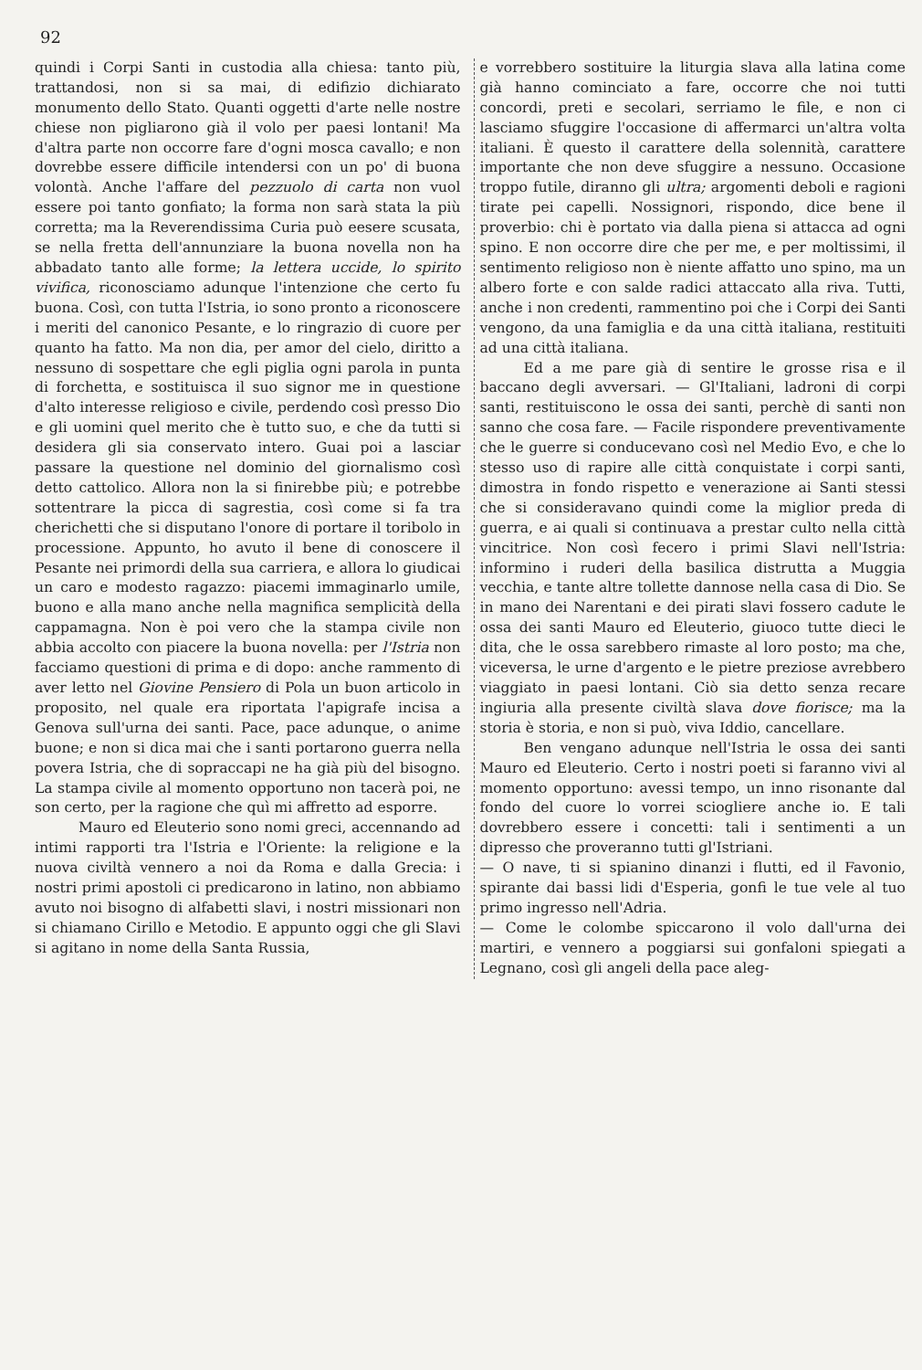92
quindi i Corpi Santi in custodia alla chiesa: tanto più, trattandosi, non si sa mai, di edifizio dichiarato monumento dello Stato. Quanti oggetti d'arte nelle nostre chiese non pigliarono già il volo per paesi lontani! Ma d'altra parte non occorre fare d'ogni mosca cavallo; e non dovrebbe essere difficile intendersi con un po' di buona volontà. Anche l'affare del pezzuolo di carta non vuol essere poi tanto gonfiato; la forma non sarà stata la più corretta; ma la Reverendissima Curia può eesere scusata, se nella fretta dell'annunziare la buona novella non ha abbadato tanto alle forme; la lettera uccide, lo spirito vivifica, riconosciamo adunque l'intenzione che certo fu buona. Così, con tutta l'Istria, io sono pronto a riconoscere i meriti del canonico Pesante, e lo ringrazio di cuore per quanto ha fatto. Ma non dia, per amor del cielo, diritto a nessuno di sospettare che egli piglia ogni parola in punta di forchetta, e sostituisca il suo signor me in questione d'alto interesse religioso e civile, perdendo così presso Dio e gli uomini quel merito che è tutto suo, e che da tutti si desidera gli sia conservato intero. Guai poi a lasciar passare la questione nel dominio del giornalismo così detto cattolico. Allora non la si finirebbe più; e potrebbe sottentrare la picca di sagrestia, così come si fa tra cherichetti che si disputano l'onore di portare il toribolo in processione. Appunto, ho avuto il bene di conoscere il Pesante nei primordi della sua carriera, e allora lo giudicai un caro e modesto ragazzo: piacemi immaginarlo umile, buono e alla mano anche nella magnifica semplicità della cappamagna. Non è poi vero che la stampa civile non abbia accolto con piacere la buona novella: per l'Istria non facciamo questioni di prima e di dopo: anche rammento di aver letto nel Giovine Pensiero di Pola un buon articolo in proposito, nel quale era riportata l'apigrafe incisa a Genova sull'urna dei santi. Pace, pace adunque, o anime buone; e non si dica mai che i santi portarono guerra nella povera Istria, che di sopraccapi ne ha già più del bisogno. La stampa civile al momento opportuno non tacerà poi, ne son certo, per la ragione che quì mi affretto ad esporre.
Mauro ed Eleuterio sono nomi greci, accennando ad intimi rapporti tra l'Istria e l'Oriente: la religione e la nuova civiltà vennero a noi da Roma e dalla Grecia: i nostri primi apostoli ci predicarono in latino, non abbiamo avuto noi bisogno di alfabetti slavi, i nostri missionari non si chiamano Cirillo e Metodio. E appunto oggi che gli Slavi si agitano in nome della Santa Russia,
e vorrebbero sostituire la liturgia slava alla latina come già hanno cominciato a fare, occorre che noi tutti concordi, preti e secolari, serriamo le file, e non ci lasciamo sfuggire l'occasione di affermarci un'altra volta italiani. È questo il carattere della solennità, carattere importante che non deve sfuggire a nessuno. Occasione troppo futile, diranno gli ultra; argomenti deboli e ragioni tirate pei capelli. Nossignori, rispondo, dice bene il proverbio: chi è portato via dalla piena si attacca ad ogni spino. E non occorre dire che per me, e per moltissimi, il sentimento religioso non è niente affatto uno spino, ma un albero forte e con salde radici attaccato alla riva. Tutti, anche i non credenti, rammentino poi che i Corpi dei Santi vengono, da una famiglia e da una città italiana, restituiti ad una città italiana.
Ed a me pare già di sentire le grosse risa e il baccano degli avversari. — Gl'Italiani, ladroni di corpi santi, restituiscono le ossa dei santi, perchè di santi non sanno che cosa fare. — Facile rispondere preventivamente che le guerre si conducevano così nel Medio Evo, e che lo stesso uso di rapire alle città conquistate i corpi santi, dimostra in fondo rispetto e venerazione ai Santi stessi che si consideravano quindi come la miglior preda di guerra, e ai quali si continuava a prestar culto nella città vincitrice. Non così fecero i primi Slavi nell'Istria: informino i ruderi della basilica distrutta a Muggia vecchia, e tante altre tollette dannose nella casa di Dio. Se in mano dei Narentani e dei pirati slavi fossero cadute le ossa dei santi Mauro ed Eleuterio, giuoco tutte dieci le dita, che le ossa sarebbero rimaste al loro posto; ma che, viceversa, le urne d'argento e le pietre preziose avrebbero viaggiato in paesi lontani. Ciò sia detto senza recare ingiuria alla presente civiltà slava dove fiorisce; ma la storia è storia, e non si può, viva Iddio, cancellare.
Ben vengano adunque nell'Istria le ossa dei santi Mauro ed Eleuterio. Certo i nostri poeti si faranno vivi al momento opportuno: avessi tempo, un inno risonante dal fondo del cuore lo vorrei sciogliere anche io. E tali dovrebbero essere i concetti: tali i sentimenti a un dipresso che proveranno tutti gl'Istriani.
— O nave, ti si spianino dinanzi i flutti, ed il Favonio, spirante dai bassi lidi d'Esperia, gonfi le tue vele al tuo primo ingresso nell'Adria.
— Come le colombe spiccarono il volo dall'urna dei martiri, e vennero a poggiarsi sui gonfaloni spiegati a Legnano, così gli angeli della pace aleg-